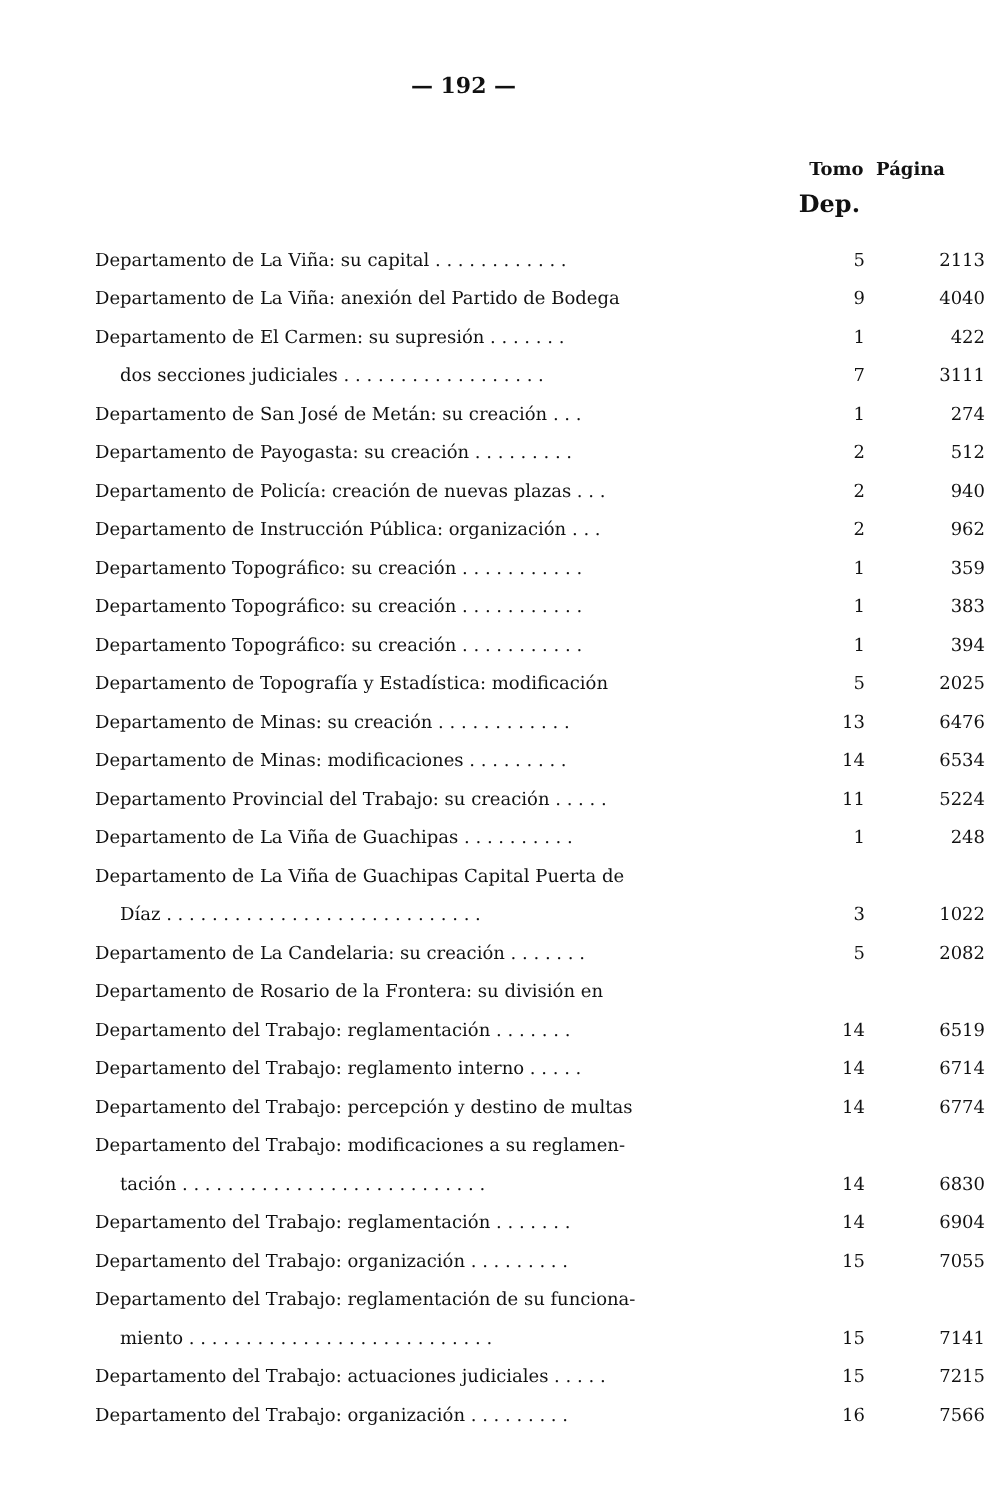— 192 —
Tomo Página
Dep.
| Departamento de La Viña: su capital . . . . . . . . . . . . | 5 | 2113 |
| Departamento de La Viña: anexión del Partido de Bodega | 9 | 4040 |
| Departamento de El Carmen: su supresión . . . . . . . | 1 | 422 |
| dos secciones judiciales . . . . . . . . . . . . . . . . . . | 7 | 3111 |
| Departamento de San José de Metán: su creación . . . | 1 | 274 |
| Departamento de Payogasta: su creación . . . . . . . . . | 2 | 512 |
| Departamento de Policía: creación de nuevas plazas . . . | 2 | 940 |
| Departamento de Instrucción Pública: organización . . . | 2 | 962 |
| Departamento Topográfico: su creación . . . . . . . . . . . | 1 | 359 |
| Departamento Topográfico: su creación . . . . . . . . . . . | 1 | 383 |
| Departamento Topográfico: su creación . . . . . . . . . . . | 1 | 394 |
| Departamento de Topografía y Estadística: modificación | 5 | 2025 |
| Departamento de Minas: su creación . . . . . . . . . . . . | 13 | 6476 |
| Departamento de Minas: modificaciones . . . . . . . . . | 14 | 6534 |
| Departamento Provincial del Trabajo: su creación . . . . . | 11 | 5224 |
| Departamento de La Viña de Guachipas . . . . . . . . . . | 1 | 248 |
| Departamento de La Viña de Guachipas Capital Puerta de | | |
| Díaz . . . . . . . . . . . . . . . . . . . . . . . . . . . . | 3 | 1022 |
| Departamento de La Candelaria: su creación . . . . . . . | 5 | 2082 |
| Departamento de Rosario de la Frontera: su división en | | |
| Departamento del Trabajo: reglamentación . . . . . . . | 14 | 6519 |
| Departamento del Trabajo: reglamento interno . . . . . | 14 | 6714 |
| Departamento del Trabajo: percepción y destino de multas | 14 | 6774 |
| Departamento del Trabajo: modificaciones a su reglamen- | | |
| tación . . . . . . . . . . . . . . . . . . . . . . . . . . . | 14 | 6830 |
| Departamento del Trabajo: reglamentación . . . . . . . | 14 | 6904 |
| Departamento del Trabajo: organización . . . . . . . . . | 15 | 7055 |
| Departamento del Trabajo: reglamentación de su funciona- | | |
| miento . . . . . . . . . . . . . . . . . . . . . . . . . . . | 15 | 7141 |
| Departamento del Trabajo: actuaciones judiciales . . . . . | 15 | 7215 |
| Departamento del Trabajo: organización . . . . . . . . . | 16 | 7566 |